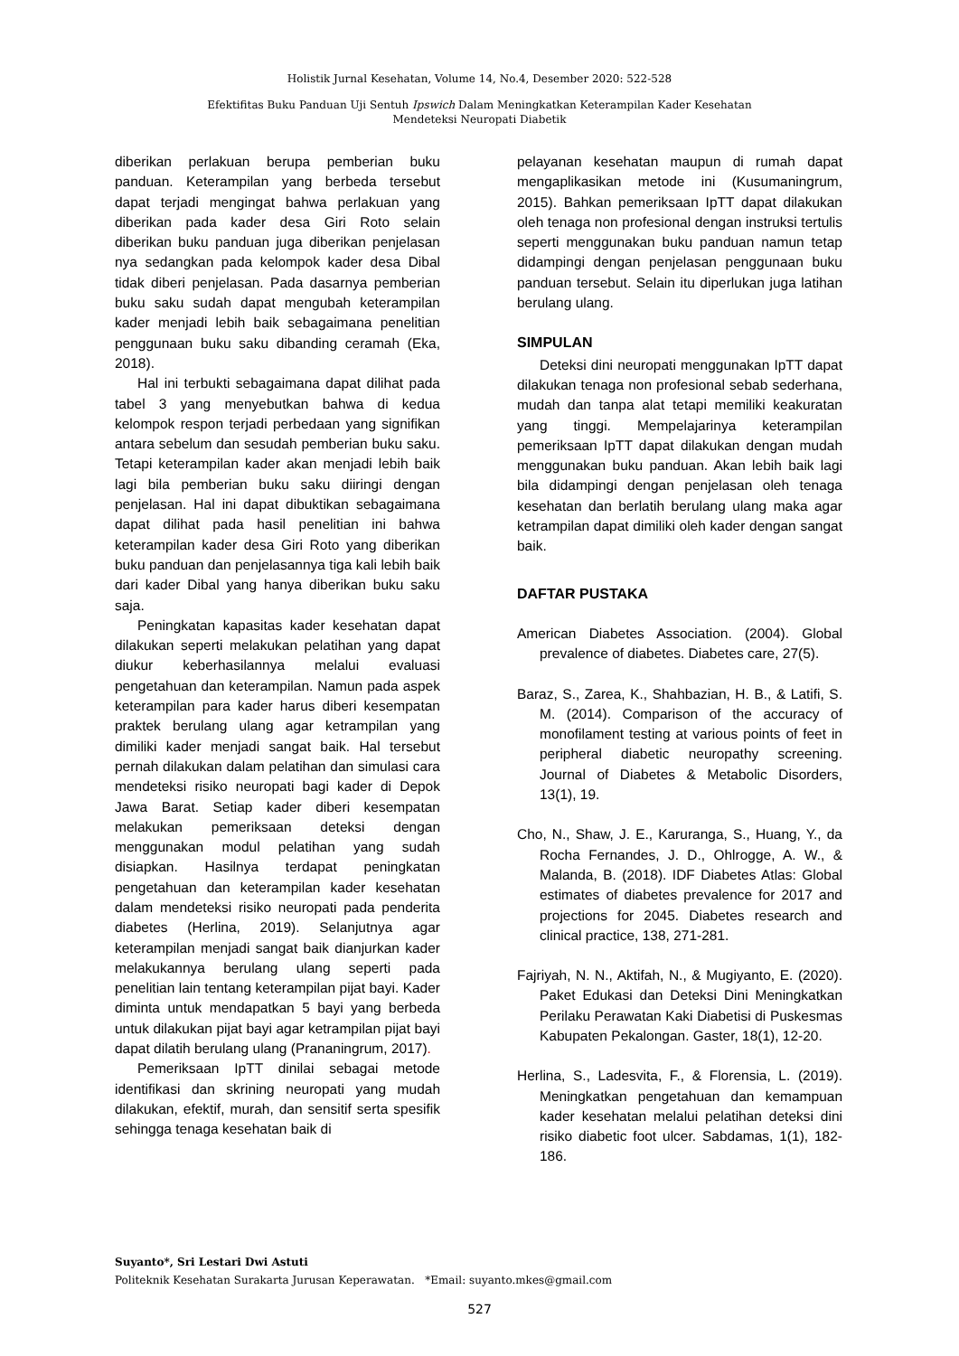Holistik Jurnal Kesehatan, Volume 14, No.4, Desember 2020: 522-528
Efektifitas Buku Panduan Uji Sentuh Ipswich Dalam Meningkatkan Keterampilan Kader Kesehatan
Mendeteksi Neuropati Diabetik
diberikan perlakuan berupa pemberian buku panduan. Keterampilan yang berbeda tersebut dapat terjadi mengingat bahwa perlakuan yang diberikan pada kader desa Giri Roto selain diberikan buku panduan juga diberikan penjelasan nya sedangkan pada kelompok kader desa Dibal tidak diberi penjelasan. Pada dasarnya pemberian buku saku sudah dapat mengubah keterampilan kader menjadi lebih baik sebagaimana penelitian penggunaan buku saku dibanding ceramah (Eka, 2018).
Hal ini terbukti sebagaimana dapat dilihat pada tabel 3 yang menyebutkan bahwa di kedua kelompok respon terjadi perbedaan yang signifikan antara sebelum dan sesudah pemberian buku saku. Tetapi keterampilan kader akan menjadi lebih baik lagi bila pemberian buku saku diiringi dengan penjelasan. Hal ini dapat dibuktikan sebagaimana dapat dilihat pada hasil penelitian ini bahwa keterampilan kader desa Giri Roto yang diberikan buku panduan dan penjelasannya tiga kali lebih baik dari kader Dibal yang hanya diberikan buku saku saja.
Peningkatan kapasitas kader kesehatan dapat dilakukan seperti melakukan pelatihan yang dapat diukur keberhasilannya melalui evaluasi pengetahuan dan keterampilan. Namun pada aspek keterampilan para kader harus diberi kesempatan praktek berulang ulang agar ketrampilan yang dimiliki kader menjadi sangat baik. Hal tersebut pernah dilakukan dalam pelatihan dan simulasi cara mendeteksi risiko neuropati bagi kader di Depok Jawa Barat. Setiap kader diberi kesempatan melakukan pemeriksaan deteksi dengan menggunakan modul pelatihan yang sudah disiapkan. Hasilnya terdapat peningkatan pengetahuan dan keterampilan kader kesehatan dalam mendeteksi risiko neuropati pada penderita diabetes (Herlina, 2019). Selanjutnya agar keterampilan menjadi sangat baik dianjurkan kader melakukannya berulang ulang seperti pada penelitian lain tentang keterampilan pijat bayi. Kader diminta untuk mendapatkan 5 bayi yang berbeda untuk dilakukan pijat bayi agar ketrampilan pijat bayi dapat dilatih berulang ulang (Prananingrum, 2017).
Pemeriksaan IpTT dinilai sebagai metode identifikasi dan skrining neuropati yang mudah dilakukan, efektif, murah, dan sensitif serta spesifik sehingga tenaga kesehatan baik di
pelayanan kesehatan maupun di rumah dapat mengaplikasikan metode ini (Kusumaningrum, 2015). Bahkan pemeriksaan IpTT dapat dilakukan oleh tenaga non profesional dengan instruksi tertulis seperti menggunakan buku panduan namun tetap didampingi dengan penjelasan penggunaan buku panduan tersebut. Selain itu diperlukan juga latihan berulang ulang.
SIMPULAN
Deteksi dini neuropati menggunakan IpTT dapat dilakukan tenaga non profesional sebab sederhana, mudah dan tanpa alat tetapi memiliki keakuratan yang tinggi. Mempelajarinya keterampilan pemeriksaan IpTT dapat dilakukan dengan mudah menggunakan buku panduan. Akan lebih baik lagi bila didampingi dengan penjelasan oleh tenaga kesehatan dan berlatih berulang ulang maka agar ketrampilan dapat dimiliki oleh kader dengan sangat baik.
DAFTAR PUSTAKA
American Diabetes Association. (2004). Global prevalence of diabetes. Diabetes care, 27(5).
Baraz, S., Zarea, K., Shahbazian, H. B., & Latifi, S. M. (2014). Comparison of the accuracy of monofilament testing at various points of feet in peripheral diabetic neuropathy screening. Journal of Diabetes & Metabolic Disorders, 13(1), 19.
Cho, N., Shaw, J. E., Karuranga, S., Huang, Y., da Rocha Fernandes, J. D., Ohlrogge, A. W., & Malanda, B. (2018). IDF Diabetes Atlas: Global estimates of diabetes prevalence for 2017 and projections for 2045. Diabetes research and clinical practice, 138, 271-281.
Fajriyah, N. N., Aktifah, N., & Mugiyanto, E. (2020). Paket Edukasi dan Deteksi Dini Meningkatkan Perilaku Perawatan Kaki Diabetisi di Puskesmas Kabupaten Pekalongan. Gaster, 18(1), 12-20.
Herlina, S., Ladesvita, F., & Florensia, L. (2019). Meningkatkan pengetahuan dan kemampuan kader kesehatan melalui pelatihan deteksi dini risiko diabetic foot ulcer. Sabdamas, 1(1), 182-186.
Suyanto*, Sri Lestari Dwi Astuti
Politeknik Kesehatan Surakarta Jurusan Keperawatan. *Email: suyanto.mkes@gmail.com
527